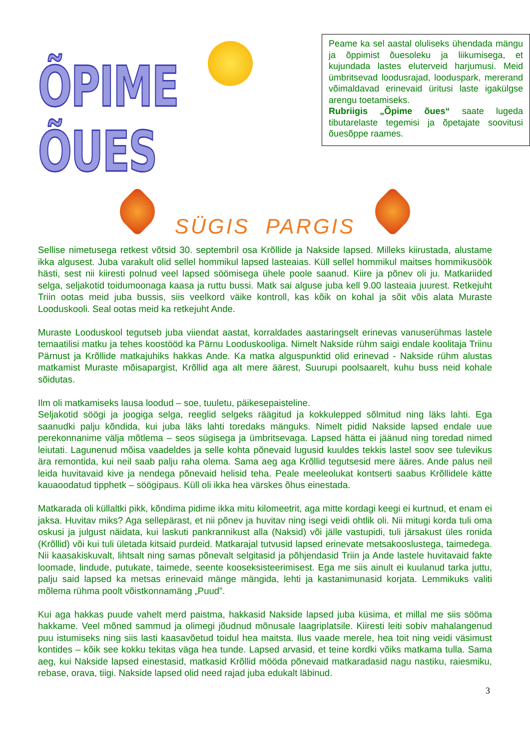ÕPIME ÕUES
Peame ka sel aastal oluliseks ühendada mängu ja õppimist õuesoleku ja liikumisega, et kujundada lastes eluterveid harjumusi. Meid ümbritsevad loodusrajad, looduspark, mererand võimaldavad erinevaid üritusi laste igakülgse arengu toetamiseks.
Rubriigis „Õpime õues“ saate lugeda tibutarelaste tegemisi ja õpetajate soovitusi õuesõppe raames.
SÜGIS PARGIS
Sellise nimetusega retkest võtsid 30. septembril osa Krõllide ja Nakside lapsed. Milleks kiirustada, alustame ikka algusest. Juba varakult olid sellel hommikul lapsed lasteaias. Küll sellel hommikul maitses hommikusöök hästi, sest nii kiiresti polnud veel lapsed söömisega ühele poole saanud. Kiire ja põnev oli ju. Matkariided selga, seljakotid toidumoonaga kaasa ja ruttu bussi. Matk sai alguse juba kell 9.00 lasteaia juurest. Retkejuht Triin ootas meid juba bussis, siis veelkord väike kontroll, kas kõik on kohal ja sõit võis alata Muraste Looduskooli. Seal ootas meid ka retkejuht Ande.
Muraste Looduskool tegutseb juba viiendat aastat, korraldades aastaringselt erinevas vanuserühmas lastele temaatilisi matku ja tehes koostööd ka Pärnu Looduskooliga. Nimelt Nakside rühm saigi endale koolitaja Triinu Pärnust ja Krõllide matkajuhiks hakkas Ande. Ka matka alguspunktid olid erinevad - Nakside rühm alustas matkamist Muraste mõisapargist, Krõllid aga alt mere äärest, Suurupi poolsaarelt, kuhu buss neid kohale sõidutas.
Ilm oli matkamiseks lausa loodud – soe, tuuletu, päikesepaisteline.
Seljakotid söögi ja joogiga selga, reeglid selgeks räägitud ja kokkulepped sõlmitud ning läks lahti. Ega saanudki palju kõndida, kui juba läks lahti toredaks mänguks. Nimelt pidid Nakside lapsed endale uue perekonnanime välja mõtlema – seos sügisega ja ümbritsevaga. Lapsed hätta ei jäänud ning toredad nimed leiutati. Lagunenud mõisa vaadeldes ja selle kohta põnevaid lugusid kuuldes tekkis lastel soov see tulevikus ära remontida, kui neil saab palju raha olema. Sama aeg aga Krõllid tegutsesid mere ääres. Ande palus neil leida huvitavaid kive ja nendega põnevaid helisid teha. Peale meeleolukat kontserti saabus Krõllidele kätte kauaoodatud tipphetk – söögipaus. Küll oli ikka hea värskes õhus einestada.
Matkarada oli küllaltki pikk, kõndima pidime ikka mitu kilomeetrit, aga mitte kordagi keegi ei kurtnud, et enam ei jaksa. Huvitav miks? Aga sellepärast, et nii põnev ja huvitav ning isegi veidi ohtlik oli. Nii mitugi korda tuli oma oskusi ja julgust näidata, kui laskuti pankrannikust alla (Naksid) või jälle vastupidi, tuli järsakust üles ronida (Krõllid) või kui tuli ületada kitsaid purdeid. Matkarajal tutvusid lapsed erinevate metsakooslustega, taimedega. Nii kaasakiskuvalt, lihtsalt ning samas põnevalt selgitasid ja põhjendasid Triin ja Ande lastele huvitavaid fakte loomade, lindude, putukate, taimede, seente kooseksisteerimisest. Ega me siis ainult ei kuulanud tarka juttu, palju said lapsed ka metsas erinevaid mänge mängida, lehti ja kastanimunasid korjata. Lemmikuks valiti mõlema rühma poolt võistkonnamäng „Puud”.
Kui aga hakkas puude vahelt merd paistma, hakkasid Nakside lapsed juba küsima, et millal me siis sööma hakkame. Veel mõned sammud ja olimegi jõudnud mõnusale laagriplatsile. Kiiresti leiti sobiv mahalangenud puu istumiseks ning siis lasti kaasavõetud toidul hea maitsta. Ilus vaade merele, hea toit ning veidi väsimust kontides – kõik see kokku tekitas väga hea tunde. Lapsed arvasid, et teine kordki võiks matkama tulla. Sama aeg, kui Nakside lapsed einestasid, matkasid Krõllid mööda põnevaid matkaradasid nagu nastiku, raiesmiku, rebase, orava, tiigi. Nakside lapsed olid need rajad juba edukalt läbinud.
3